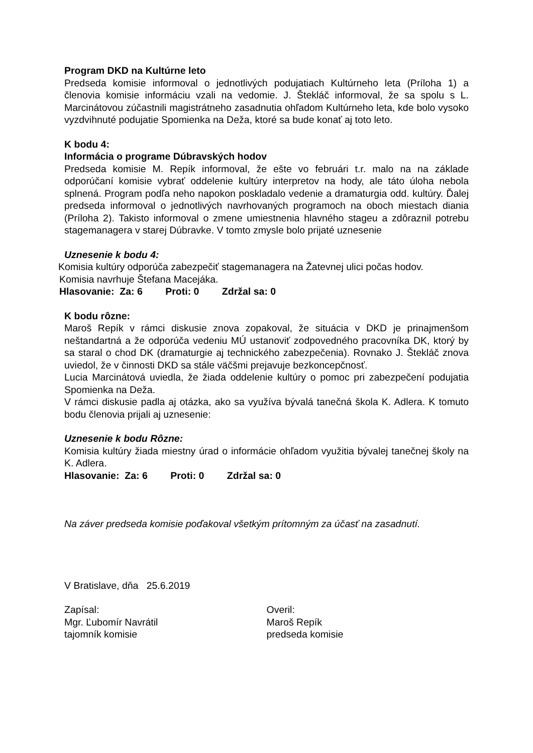Program DKD na Kultúrne leto
Predseda komisie informoval o jednotlivých podujatiach Kultúrneho leta (Príloha 1) a členovia komisie informáciu vzali na vedomie. J. Štekláč informoval, že sa spolu s L. Marcinátovou zúčastnili magistrátneho zasadnutia ohľadom Kultúrneho leta, kde bolo vysoko vyzdvihnuté podujatie Spomienka na Deža, ktoré sa bude konať aj toto leto.
K bodu 4:
Informácia o programe Dúbravských hodov
Predseda komisie M. Repík informoval, že ešte vo februári t.r. malo na na základe odporúčaní komisie vybrať oddelenie kultúry interpretov na hody, ale táto úloha nebola splnená. Program podľa neho napokon poskladalo vedenie a dramaturgia odd. kultúry. Ďalej predseda informoval o jednotlivých navrhovaných programoch na oboch miestach diania (Príloha 2). Takisto informoval o zmene umiestnenia hlavného stageu a zdôraznil potrebu stagemanagera v starej Dúbravke. V tomto zmysle bolo prijaté uznesenie
Uznesenie k bodu 4:
Komisia kultúry odporúča zabezpečiť stagemanagera na Žatevnej ulici počas hodov.
Komisia navrhuje Štefana Macejáka.
Hlasovanie: Za: 6 Proti: 0 Zdržal sa: 0
K bodu rôzne:
Maroš Repík v rámci diskusie znova zopakoval, že situácia v DKD je prinajmenšom neštandartná a že odporúča vedeniu MÚ ustanoviť zodpovedného pracovníka DK, ktorý by sa staral o chod DK (dramaturgie aj technického zabezpečenia). Rovnako J. Štekláč znova uviedol, že v činnosti DKD sa stále väčšmi prejavuje bezkoncepčnosť.
Lucia Marcinátová uviedla, že žiada oddelenie kultúry o pomoc pri zabezpečení podujatia Spomienka na Deža.
V rámci diskusie padla aj otázka, ako sa využíva bývalá tanečná škola K. Adlera. K tomuto bodu členovia prijali aj uznesenie:
Uznesenie k bodu Rôzne:
Komisia kultúry žiada miestny úrad o informácie ohľadom využitia bývalej tanečnej školy na K. Adlera.
Hlasovanie: Za: 6 Proti: 0 Zdržal sa: 0
Na záver predseda komisie poďakoval všetkým prítomným za účasť na zasadnutí.
V Bratislave, dňa 25.6.2019
Zapísal:
Mgr. Ľubomír Navrátil
tajomník komisie
Overil:
Maroš Repík
predseda komisie